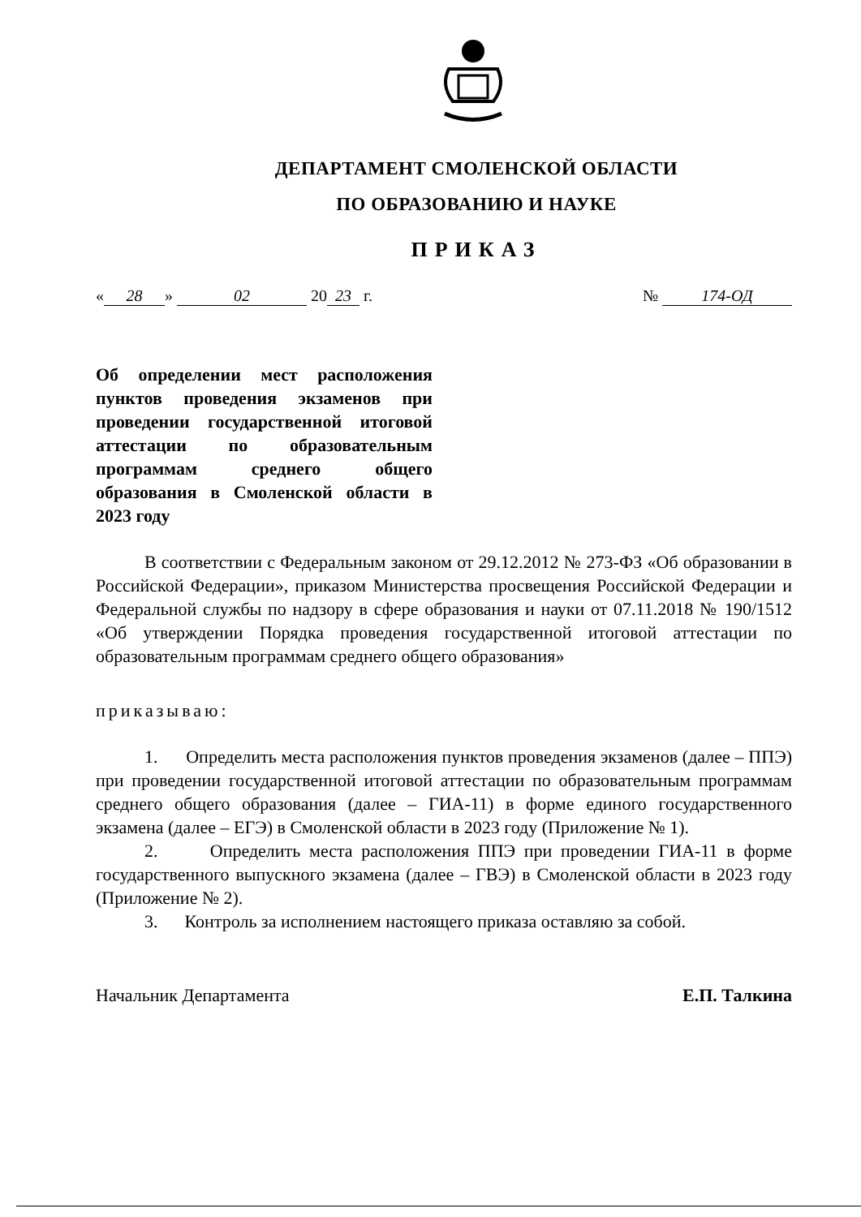ДЕПАРТАМЕНТ СМОЛЕНСКОЙ ОБЛАСТИ
ПО ОБРАЗОВАНИЮ И НАУКЕ
ПРИКАЗ
« 28 » 02 20 23 г. № 174-ОД
Об определении мест расположения пунктов проведения экзаменов при проведении государственной итоговой аттестации по образовательным программам среднего общего образования в Смоленской области в 2023 году
В соответствии с Федеральным законом от 29.12.2012 № 273-ФЗ «Об образовании в Российской Федерации», приказом Министерства просвещения Российской Федерации и Федеральной службы по надзору в сфере образования и науки от 07.11.2018 № 190/1512 «Об утверждении Порядка проведения государственной итоговой аттестации по образовательным программам среднего общего образования»
приказываю:
1. Определить места расположения пунктов проведения экзаменов (далее – ППЭ) при проведении государственной итоговой аттестации по образовательным программам среднего общего образования (далее – ГИА-11) в форме единого государственного экзамена (далее – ЕГЭ) в Смоленской области в 2023 году (Приложение № 1).
2. Определить места расположения ППЭ при проведении ГИА-11 в форме государственного выпускного экзамена (далее – ГВЭ) в Смоленской области в 2023 году (Приложение № 2).
3. Контроль за исполнением настоящего приказа оставляю за собой.
Начальник Департамента Е.П. Талкина